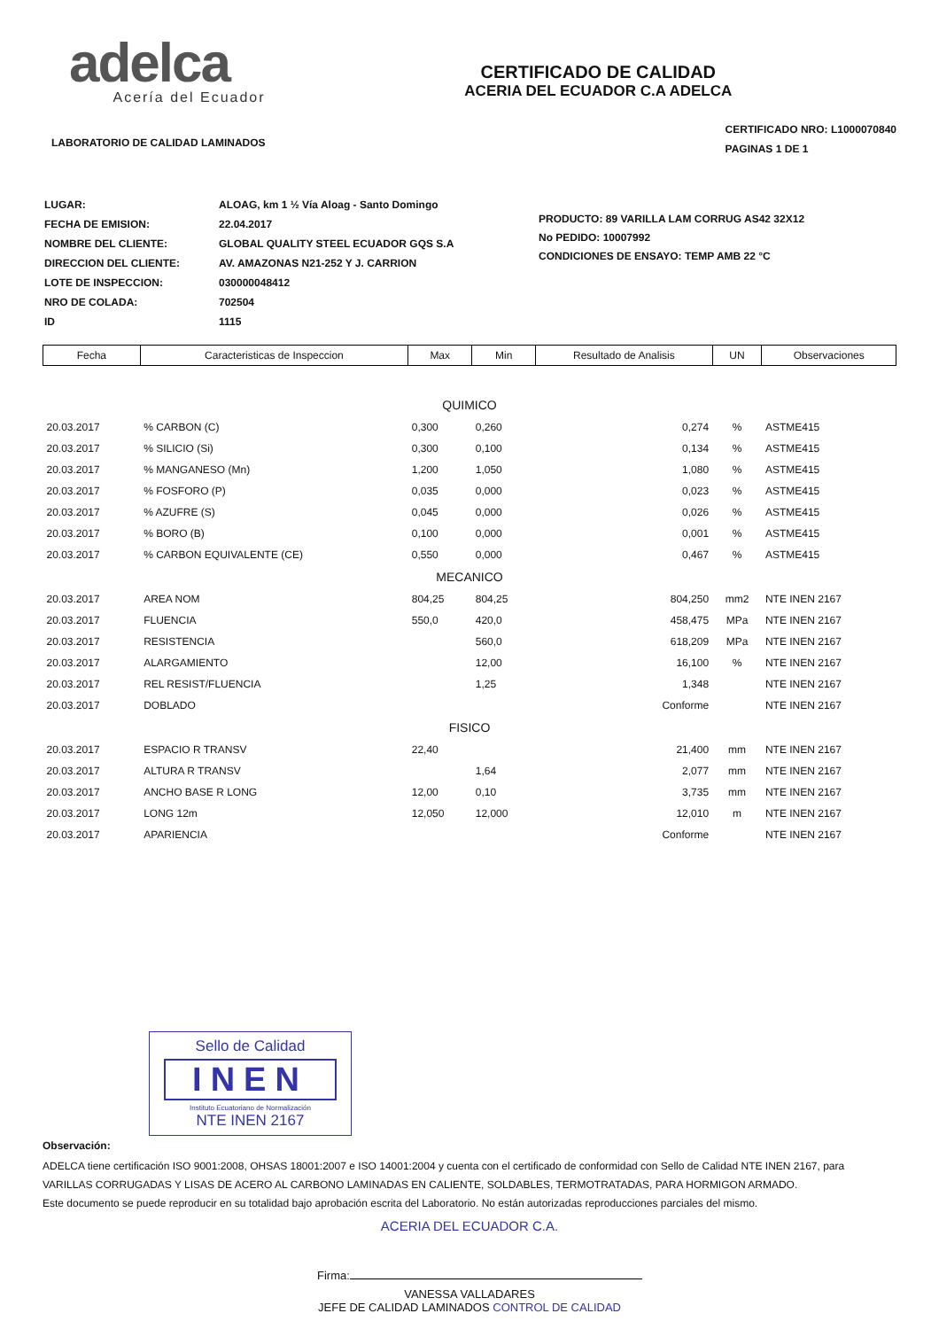adelca
Acería del Ecuador
LABORATORIO DE CALIDAD LAMINADOS
CERTIFICADO DE CALIDAD
ACERIA DEL ECUADOR C.A ADELCA
CERTIFICADO NRO: L1000070840
PAGINAS 1 DE 1
| LUGAR: | ALOAG, km 1 ½ Vía Aloag - Santo Domingo |
| FECHA DE EMISION: | 22.04.2017 |
| NOMBRE DEL CLIENTE: | GLOBAL QUALITY STEEL ECUADOR GQS S.A |
| DIRECCION DEL CLIENTE: | AV. AMAZONAS N21-252 Y J. CARRION |
| LOTE DE INSPECCION: | 030000048412 |
| NRO DE COLADA: | 702504 |
| ID | 1115 |
PRODUCTO: 89 VARILLA LAM CORRUG AS42 32X12
No PEDIDO: 10007992
CONDICIONES DE ENSAYO: TEMP AMB 22 °C
| Fecha | Caracteristicas de Inspeccion | Max | Min | Resultado de Analisis | UN | Observaciones |
| --- | --- | --- | --- | --- | --- | --- |
| QUIMICO | | | | | | |
| 20.03.2017 | % CARBON (C) | 0,300 | 0,260 | 0,274 | % | ASTME415 |
| 20.03.2017 | % SILICIO (Si) | 0,300 | 0,100 | 0,134 | % | ASTME415 |
| 20.03.2017 | % MANGANESO (Mn) | 1,200 | 1,050 | 1,080 | % | ASTME415 |
| 20.03.2017 | % FOSFORO (P) | 0,035 | 0,000 | 0,023 | % | ASTME415 |
| 20.03.2017 | % AZUFRE (S) | 0,045 | 0,000 | 0,026 | % | ASTME415 |
| 20.03.2017 | % BORO (B) | 0,100 | 0,000 | 0,001 | % | ASTME415 |
| 20.03.2017 | % CARBON EQUIVALENTE (CE) | 0,550 | 0,000 | 0,467 | % | ASTME415 |
| MECANICO | | | | | | |
| 20.03.2017 | AREA NOM | 804,25 | 804,25 | 804,250 | mm2 | NTE INEN 2167 |
| 20.03.2017 | FLUENCIA | 550,0 | 420,0 | 458,475 | MPa | NTE INEN 2167 |
| 20.03.2017 | RESISTENCIA | | 560,0 | 618,209 | MPa | NTE INEN 2167 |
| 20.03.2017 | ALARGAMIENTO | | 12,00 | 16,100 | % | NTE INEN 2167 |
| 20.03.2017 | REL RESIST/FLUENCIA | | 1,25 | 1,348 | | NTE INEN 2167 |
| 20.03.2017 | DOBLADO | | | Conforme | | NTE INEN 2167 |
| FISICO | | | | | | |
| 20.03.2017 | ESPACIO R TRANSV | 22,40 | | 21,400 | mm | NTE INEN 2167 |
| 20.03.2017 | ALTURA R TRANSV | | 1,64 | 2,077 | mm | NTE INEN 2167 |
| 20.03.2017 | ANCHO BASE R LONG | 12,00 | 0,10 | 3,735 | mm | NTE INEN 2167 |
| 20.03.2017 | LONG 12m | 12,050 | 12,000 | 12,010 | m | NTE INEN 2167 |
| 20.03.2017 | APARIENCIA | | | Conforme | | NTE INEN 2167 |
Sello de Calidad
INEN
Instituto Ecuatoriano de Normalización
NTE INEN 2167
Observación:
ADELCA tiene certificación ISO 9001:2008, OHSAS 18001:2007 e ISO 14001:2004 y cuenta con el certificado de conformidad con Sello de Calidad NTE INEN 2167, para VARILLAS CORRUGADAS Y LISAS DE ACERO AL CARBONO LAMINADAS EN CALIENTE, SOLDABLES, TERMOTRATADAS, PARA HORMIGON ARMADO.
Este documento se puede reproducir en su totalidad bajo aprobación escrita del Laboratorio. No están autorizadas reproducciones parciales del mismo.
ACERIA DEL ECUADOR C.A.
Firma:
VANESSA VALLADARES
JEFE DE CALIDAD LAMINADOS CONTROL DE CALIDAD